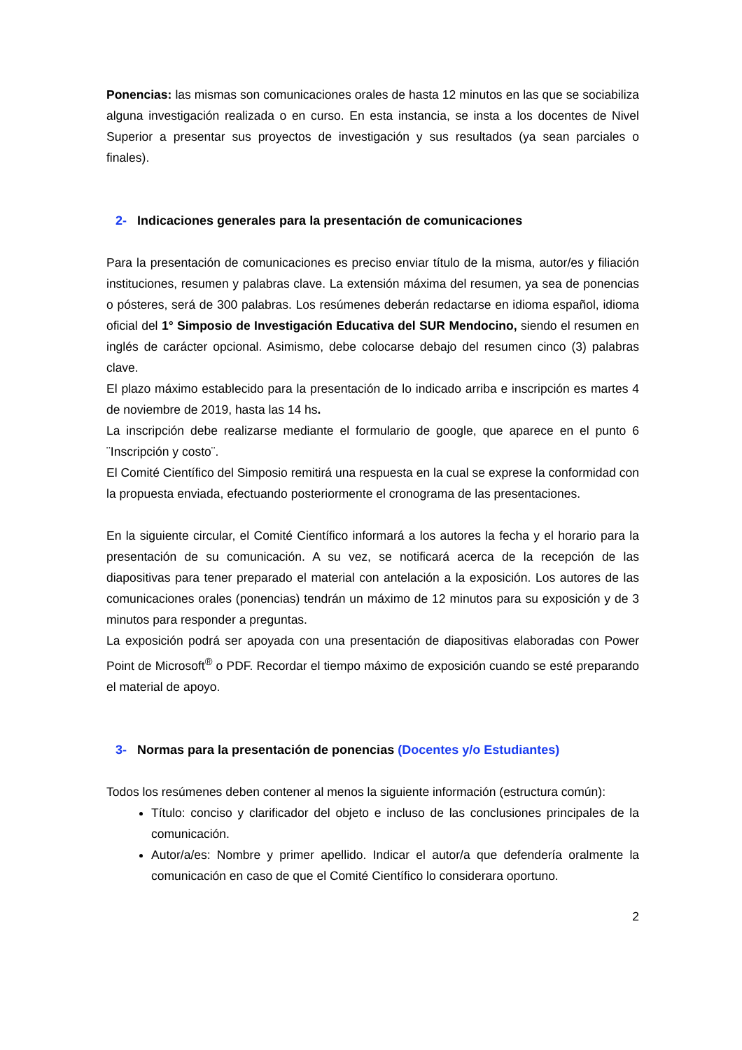Ponencias: las mismas son comunicaciones orales de hasta 12 minutos en las que se sociabiliza alguna investigación realizada o en curso. En esta instancia, se insta a los docentes de Nivel Superior a presentar sus proyectos de investigación y sus resultados (ya sean parciales o finales).
2- Indicaciones generales para la presentación de comunicaciones
Para la presentación de comunicaciones es preciso enviar título de la misma, autor/es y filiación instituciones, resumen y palabras clave. La extensión máxima del resumen, ya sea de ponencias o pósteres, será de 300 palabras. Los resúmenes deberán redactarse en idioma español, idioma oficial del 1° Simposio de Investigación Educativa del SUR Mendocino, siendo el resumen en inglés de carácter opcional. Asimismo, debe colocarse debajo del resumen cinco (3) palabras clave.
El plazo máximo establecido para la presentación de lo indicado arriba e inscripción es martes 4 de noviembre de 2019, hasta las 14 hs.
La inscripción debe realizarse mediante el formulario de google, que aparece en el punto 6 ¨Inscripción y costo¨.
El Comité Científico del Simposio remitirá una respuesta en la cual se exprese la conformidad con la propuesta enviada, efectuando posteriormente el cronograma de las presentaciones.
En la siguiente circular, el Comité Científico informará a los autores la fecha y el horario para la presentación de su comunicación. A su vez, se notificará acerca de la recepción de las diapositivas para tener preparado el material con antelación a la exposición. Los autores de las comunicaciones orales (ponencias) tendrán un máximo de 12 minutos para su exposición y de 3 minutos para responder a preguntas.
La exposición podrá ser apoyada con una presentación de diapositivas elaboradas con Power Point de Microsoft<sup>®</sup> o PDF. Recordar el tiempo máximo de exposición cuando se esté preparando el material de apoyo.
3- Normas para la presentación de ponencias (Docentes y/o Estudiantes)
Todos los resúmenes deben contener al menos la siguiente información (estructura común):
Título: conciso y clarificador del objeto e incluso de las conclusiones principales de la comunicación.
Autor/a/es: Nombre y primer apellido. Indicar el autor/a que defendería oralmente la comunicación en caso de que el Comité Científico lo considerara oportuno.
2